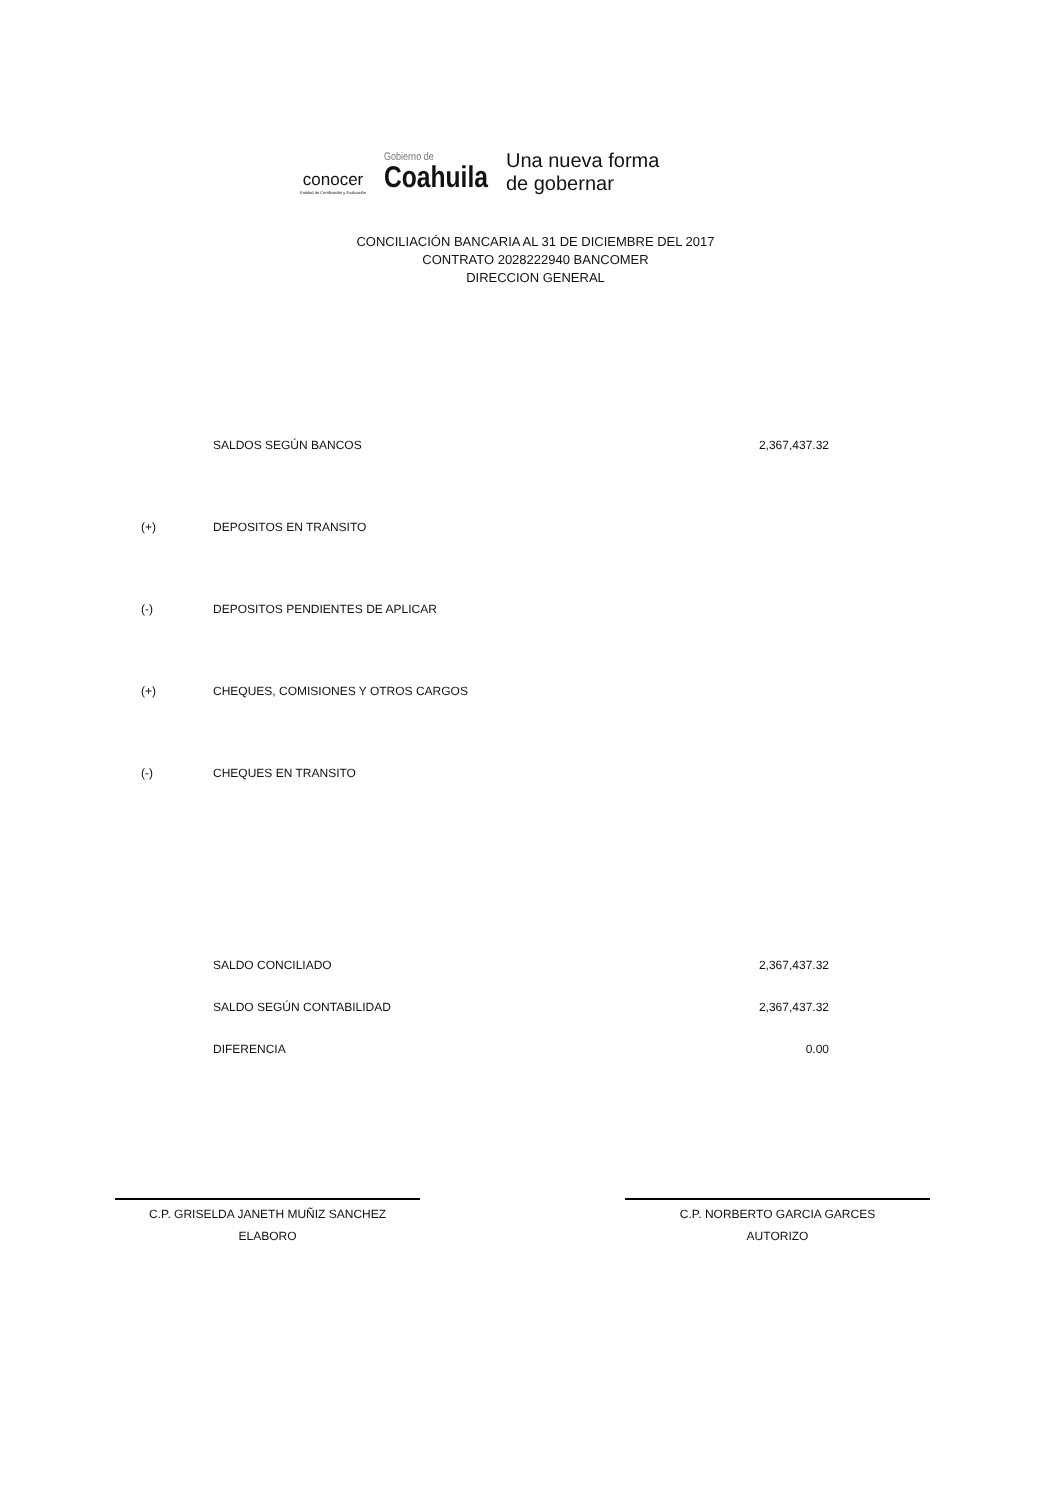conocer
Entidad de Certificación y Evaluación
Gobierno de
Coahuila
Una nueva forma
de gobernar
CONCILIACIÓN BANCARIA AL 31 DE DICIEMBRE DEL 2017
CONTRATO 2028222940 BANCOMER
DIRECCION GENERAL
| | SALDOS SEGÚN BANCOS | 2,367,437.32 |
| (+) | DEPOSITOS EN TRANSITO | |
| (-) | DEPOSITOS PENDIENTES DE APLICAR | |
| (+) | CHEQUES, COMISIONES Y OTROS CARGOS | |
| (-) | CHEQUES EN TRANSITO | |
| | SALDO CONCILIADO | 2,367,437.32 |
| | SALDO SEGÚN CONTABILIDAD | 2,367,437.32 |
| | DIFERENCIA | 0.00 |
C.P. GRISELDA JANETH MUÑIZ SANCHEZ
ELABORO
C.P. NORBERTO GARCIA GARCES
AUTORIZO